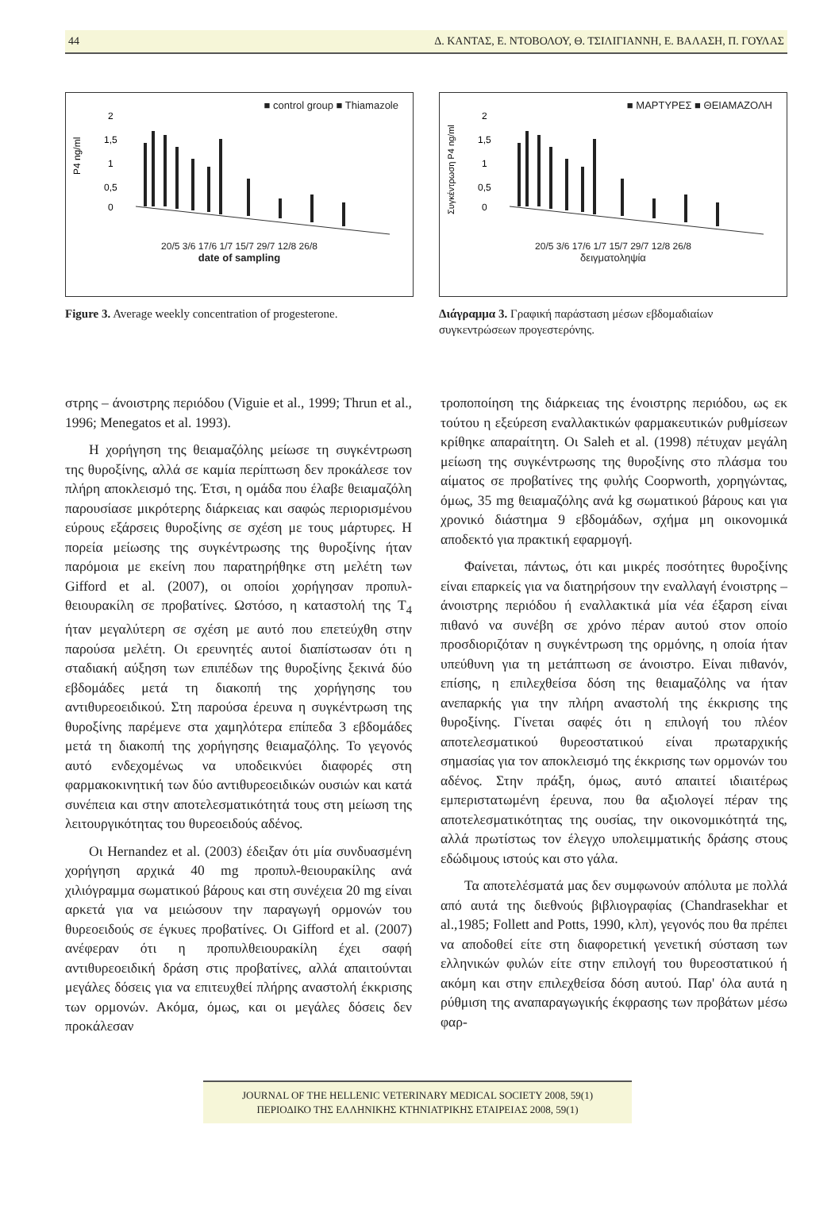44 Δ. ΚΑΝΤΑΣ, Ε. ΝΤΟΒΟΛΟΥ, Θ. ΤΣΙΛΙΓΙΑΝΝΗ, Ε. ΒΑΛΑΣΗ, Π. ΓΟΥΛΑΣ
■ control group ■ Thiamazole
P4 ng/ml
2
1,5
1
0,5
0
20/5 3/6 17/6 1/7 15/7 29/7 12/8 26/8
date of sampling
Figure 3. Average weekly concentration of progesterone.
■ ΜΑΡΤΥΡΕΣ ■ ΘΕΙΑΜΑΖΟΛΗ
Συγκέντρωση P4 ng/ml
2
1,5
1
0,5
0
20/5 3/6 17/6 1/7 15/7 29/7 12/8 26/8
δειγματοληψία
Διάγραμμα 3. Γραφική παράσταση μέσων εβδομαδιαίων συγκεντρώσεων προγεστερόνης.
στρης – άνοιστρης περιόδου (Viguie et al., 1999; Thrun et al., 1996; Menegatos et al. 1993).
Η χορήγηση της θειαμαζόλης μείωσε τη συγκέντρωση της θυροξίνης, αλλά σε καμία περίπτωση δεν προκάλεσε τον πλήρη αποκλεισμό της. Έτσι, η ομάδα που έλαβε θειαμαζόλη παρουσίασε μικρότερης διάρκειας και σαφώς περιορισμένου εύρους εξάρσεις θυροξίνης σε σχέση με τους μάρτυρες. Η πορεία μείωσης της συγκέντρωσης της θυροξίνης ήταν παρόμοια με εκείνη που παρατηρήθηκε στη μελέτη των Gifford et al. (2007), οι οποίοι χορήγησαν προπυλ-θειουρακίλη σε προβατίνες. Ωστόσο, η καταστολή της T<sub>4</sub> ήταν μεγαλύτερη σε σχέση με αυτό που επετεύχθη στην παρούσα μελέτη. Οι ερευνητές αυτοί διαπίστωσαν ότι η σταδιακή αύξηση των επιπέδων της θυροξίνης ξεκινά δύο εβδομάδες μετά τη διακοπή της χορήγησης του αντιθυρεοειδικού. Στη παρούσα έρευνα η συγκέντρωση της θυροξίνης παρέμενε στα χαμηλότερα επίπεδα 3 εβδομάδες μετά τη διακοπή της χορήγησης θειαμαζόλης. Το γεγονός αυτό ενδεχομένως να υποδεικνύει διαφορές στη φαρμακοκινητική των δύο αντιθυρεοειδικών ουσιών και κατά συνέπεια και στην αποτελεσματικότητά τους στη μείωση της λειτουργικότητας του θυρεοειδούς αδένος.
Οι Hernandez et al. (2003) έδειξαν ότι μία συνδυασμένη χορήγηση αρχικά 40 mg προπυλ-θειουρακίλης ανά χιλιόγραμμα σωματικού βάρους και στη συνέχεια 20 mg είναι αρκετά για να μειώσουν την παραγωγή ορμονών του θυρεοειδούς σε έγκυες προβατίνες. Οι Gifford et al. (2007) ανέφεραν ότι η προπυλθειουρακίλη έχει σαφή αντιθυρεοειδική δράση στις προβατίνες, αλλά απαιτούνται μεγάλες δόσεις για να επιτευχθεί πλήρης αναστολή έκκρισης των ορμονών. Ακόμα, όμως, και οι μεγάλες δόσεις δεν προκάλεσαν
τροποποίηση της διάρκειας της ένοιστρης περιόδου, ως εκ τούτου η εξεύρεση εναλλακτικών φαρμακευτικών ρυθμίσεων κρίθηκε απαραίτητη. Οι Saleh et al. (1998) πέτυχαν μεγάλη μείωση της συγκέντρωσης της θυροξίνης στο πλάσμα του αίματος σε προβατίνες της φυλής Coopworth, χορηγώντας, όμως, 35 mg θειαμαζόλης ανά kg σωματικού βάρους και για χρονικό διάστημα 9 εβδομάδων, σχήμα μη οικονομικά αποδεκτό για πρακτική εφαρμογή.
Φαίνεται, πάντως, ότι και μικρές ποσότητες θυροξίνης είναι επαρκείς για να διατηρήσουν την εναλλαγή ένοιστρης – άνοιστρης περιόδου ή εναλλακτικά μία νέα έξαρση είναι πιθανό να συνέβη σε χρόνο πέραν αυτού στον οποίο προσδιοριζόταν η συγκέντρωση της ορμόνης, η οποία ήταν υπεύθυνη για τη μετάπτωση σε άνοιστρο. Είναι πιθανόν, επίσης, η επιλεχθείσα δόση της θειαμαζόλης να ήταν ανεπαρκής για την πλήρη αναστολή της έκκρισης της θυροξίνης. Γίνεται σαφές ότι η επιλογή του πλέον αποτελεσματικού θυρεοστατικού είναι πρωταρχικής σημασίας για τον αποκλεισμό της έκκρισης των ορμονών του αδένος. Στην πράξη, όμως, αυτό απαιτεί ιδιαιτέρως εμπεριστατωμένη έρευνα, που θα αξιολογεί πέραν της αποτελεσματικότητας της ουσίας, την οικονομικότητά της, αλλά πρωτίστως τον έλεγχο υπολειμματικής δράσης στους εδώδιμους ιστούς και στο γάλα.
Τα αποτελέσματά μας δεν συμφωνούν απόλυτα με πολλά από αυτά της διεθνούς βιβλιογραφίας (Chandrasekhar et al.,1985; Follett and Potts, 1990, κλπ), γεγονός που θα πρέπει να αποδοθεί είτε στη διαφορετική γενετική σύσταση των ελληνικών φυλών είτε στην επιλογή του θυρεοστατικού ή ακόμη και στην επιλεχθείσα δόση αυτού. Παρ' όλα αυτά η ρύθμιση της αναπαραγωγικής έκφρασης των προβάτων μέσω φαρ-
JOURNAL OF THE HELLENIC VETERINARY MEDICAL SOCIETY 2008, 59(1)
ΠΕΡΙΟΔΙΚΟ ΤΗΣ ΕΛΛΗΝΙΚΗΣ ΚΤΗΝΙΑΤΡΙΚΗΣ ΕΤΑΙΡΕΙΑΣ 2008, 59(1)